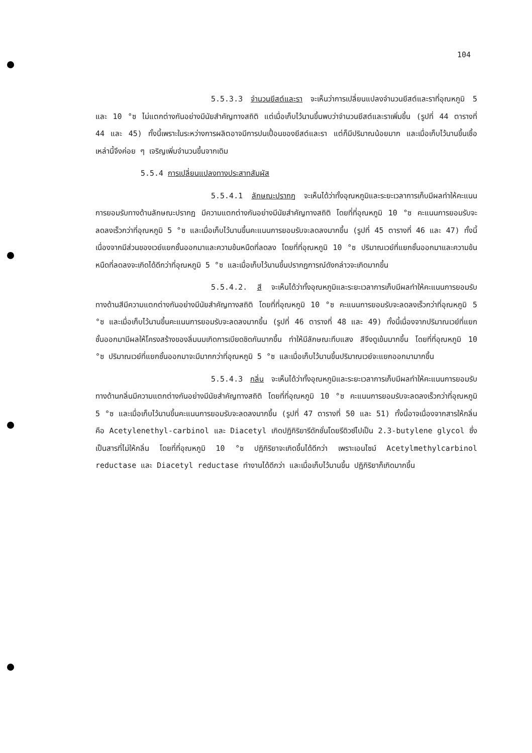104
5.5.3.3 จำนวนยีสต์และรา จะเห็นว่าการเปลี่ยนแปลงจำนวนยีสต์และราที่อุณหภูมิ 5 และ 10 °ซ ไม่แตกต่างกันอย่างมีนัยสำคัญทางสถิติ แต่เมื่อเก็บไว้นานขึ้นพบว่าจำนวนยีสต์และราเพิ่มขึ้น (รูปที่ 44 ตารางที่ 44 และ 45) ทั้งนี้เพราะในระหว่างการผลิตอาจมีการปนเปื้อนของยีสต์และรา แต่ก็มีปริมาณน้อยมาก และเมื่อเก็บไว้นานขึ้นเชื้อเหล่านี้จึงค่อย ๆ เจริญเพิ่มจำนวนขึ้นจากเดิม
5.5.4 การเปลี่ยนแปลงทางประสาทสัมผัส
5.5.4.1 ลักษณะปรากฏ จะเห็นได้ว่าทั้งอุณหภูมิและระยะเวลาการเก็บมีผลทำให้คะแนนการยอมรับทางด้านลักษณะปรากฏ มีความแตกต่างกันอย่างมีนัยสำคัญทางสถิติ โดยที่ที่อุณหภูมิ 10 °ซ คะแนนการยอมรับจะลดลงเร็วกว่าที่อุณหภูมิ 5 °ซ และเมื่อเก็บไว้นานขึ้นคะแนนการยอมรับจะลดลงมากขึ้น (รูปที่ 45 ตารางที่ 46 และ 47) ทั้งนี้เนื่องจากมีส่วนของเวย์แยกชั้นออกมาและความข้นหนืดที่ลดลง โดยที่ที่อุณหภูมิ 10 °ซ ปริมาณเวย์ที่แยกชั้นออกมาและความข้นหนืดที่ลดลงจะเกิดได้ดีกว่าที่อุณหภูมิ 5 °ซ และเมื่อเก็บไว้นานขึ้นปรากฏการณ์ดังกล่าวจะเกิดมากขึ้น
5.5.4.2. สี จะเห็นได้ว่าทั้งอุณหภูมิและระยะเวลาการเก็บมีผลทำให้คะแนนการยอมรับทางด้านสีมีความแตกต่างกันอย่างมีนัยสำคัญทางสถิติ โดยที่ที่อุณหภูมิ 10 °ซ คะแนนการยอมรับจะลดลงเร็วกว่าที่อุณหภูมิ 5 °ซ และเมื่อเก็บไว้นานขึ้นคะแนนการยอมรับจะลดลงมากขึ้น (รูปที่ 46 ตารางที่ 48 และ 49) ทั้งนี้เนื่องจากปริมาณเวย์ที่แยกชั้นออกมามีผลให้โครงสร้างของลิ่มนมเกิดการเบียดชิดกันมากขึ้น ทำให้มีลักษณะทึบแสง สีจึงดูเข้มมากขึ้น โดยที่ที่อุณหภูมิ 10 °ซ ปริมาณเวย์ที่แยกชั้นออกมาจะมีมากกว่าที่อุณหภูมิ 5 °ซ และเมื่อเก็บไว้นานขึ้นปริมาณเวย์จะแยกออกมามากขึ้น
5.5.4.3 กลิ่น จะเห็นได้ว่าทั้งอุณหภูมิและระยะเวลาการเก็บมีผลทำให้คะแนนการยอมรับทางด้านกลิ่นมีความแตกต่างกันอย่างมีนัยสำคัญทางสถิติ โดยที่ที่อุณหภูมิ 10 °ซ คะแนนการยอมรับจะลดลงเร็วกว่าที่อุณหภูมิ 5 °ซ และเมื่อเก็บไว้นานขึ้นคะแนนการยอมรับจะลดลงมากขึ้น (รูปที่ 47 ตารางที่ 50 และ 51) ทั้งนี้อาจเนื่องจากสารให้กลิ่นคือ Acetylenethyl-carbinol และ Diacetyl เกิดปฏิกิริยารีดักชั่นโดยรีดิวซ์ไปเป็น 2.3-butylene glycol ซึ่งเป็นสารที่ไม่ให้กลิ่น โดยที่ที่อุณหภูมิ 10 °ซ ปฏิกิริยาจะเกิดขึ้นได้ดีกว่า เพราะเอนไซม์ Acetylmethylcarbinol reductase และ Diacetyl reductase ทำงานได้ดีกว่า และเมื่อเก็บไว้นานขึ้น ปฏิกิริยาก็เกิดมากขึ้น